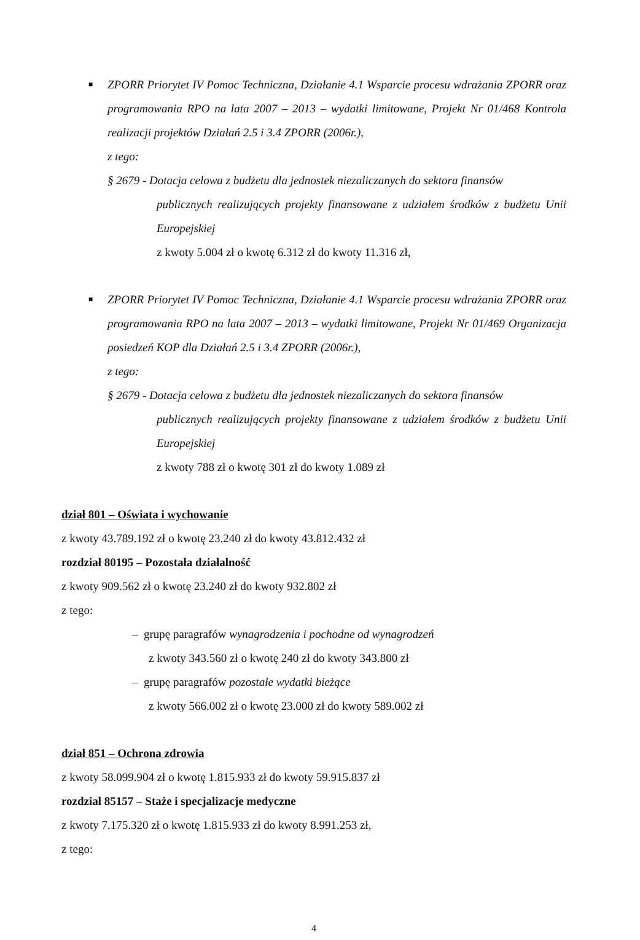■ ZPORR Priorytet IV Pomoc Techniczna, Działanie 4.1 Wsparcie procesu wdrażania ZPORR oraz programowania RPO na lata 2007 – 2013 – wydatki limitowane, Projekt Nr 01/468 Kontrola realizacji projektów Działań 2.5 i 3.4 ZPORR (2006r.),
z tego:
§ 2679 - Dotacja celowa z budżetu dla jednostek niezaliczanych do sektora finansów
publicznych realizujących projekty finansowane z udziałem środków z budżetu Unii Europejskiej
z kwoty 5.004 zł o kwotę 6.312 zł do kwoty 11.316 zł,
■ ZPORR Priorytet IV Pomoc Techniczna, Działanie 4.1 Wsparcie procesu wdrażania ZPORR oraz programowania RPO na lata 2007 – 2013 – wydatki limitowane, Projekt Nr 01/469 Organizacja posiedzeń KOP dla Działań 2.5 i 3.4 ZPORR (2006r.),
z tego:
§ 2679 - Dotacja celowa z budżetu dla jednostek niezaliczanych do sektora finansów
publicznych realizujących projekty finansowane z udziałem środków z budżetu Unii Europejskiej
z kwoty 788 zł o kwotę 301 zł do kwoty 1.089 zł
dział 801 – Oświata i wychowanie
z kwoty 43.789.192 zł o kwotę 23.240 zł do kwoty 43.812.432 zł
rozdział 80195 – Pozostała działalność
z kwoty 909.562 zł o kwotę 23.240 zł do kwoty 932.802 zł
z tego:
– grupę paragrafów wynagrodzenia i pochodne od wynagrodzeń
z kwoty 343.560 zł o kwotę 240 zł do kwoty 343.800 zł
– grupę paragrafów pozostałe wydatki bieżące
z kwoty 566.002 zł o kwotę 23.000 zł do kwoty 589.002 zł
dział 851 – Ochrona zdrowia
z kwoty 58.099.904 zł o kwotę 1.815.933 zł do kwoty 59.915.837 zł
rozdział 85157 – Staże i specjalizacje medyczne
z kwoty 7.175.320 zł o kwotę 1.815.933 zł do kwoty 8.991.253 zł,
z tego:
4